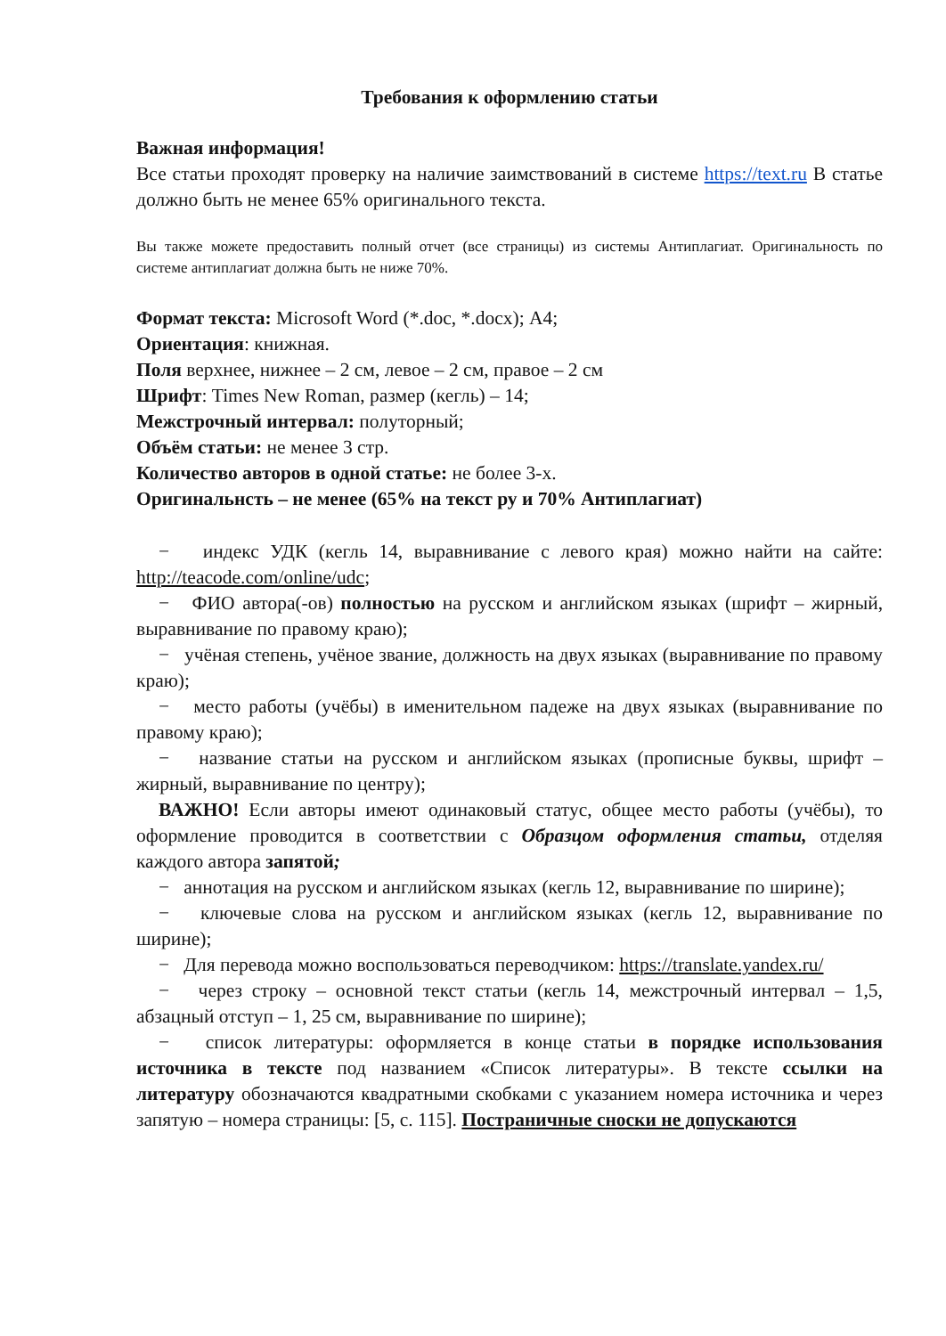Требования к оформлению статьи
Важная информация!
Все статьи проходят проверку на наличие заимствований в системе https://text.ru В статье должно быть не менее 65% оригинального текста.
Вы также можете предоставить полный отчет (все страницы) из системы Антиплагиат. Оригинальность по системе антиплагиат должна быть не ниже 70%.
Формат текста: Microsoft Word (*.doc, *.docx); А4;
Ориентация: книжная.
Поля верхнее, нижнее – 2 см, левое – 2 см, правое – 2 см
Шрифт: Times New Roman, размер (кегль) – 14;
Межстрочный интервал: полуторный;
Объём статьи: не менее 3 стр.
Количество авторов в одной статье: не более 3-х.
Оригинальнсть – не менее (65% на текст ру и 70% Антиплагиат)
− индекс УДК (кегль 14, выравнивание с левого края) можно найти на сайте: http://teacode.com/online/udc;
− ФИО автора(-ов) полностью на русском и английском языках (шрифт – жирный, выравнивание по правому краю);
− учёная степень, учёное звание, должность на двух языках (выравнивание по правому краю);
− место работы (учёбы) в именительном падеже на двух языках (выравнивание по правому краю);
− название статьи на русском и английском языках (прописные буквы, шрифт – жирный, выравнивание по центру);
ВАЖНО! Если авторы имеют одинаковый статус, общее место работы (учёбы), то оформление проводится в соответствии с Образцом оформления статьи, отделяя каждого автора запятой;
− аннотация на русском и английском языках (кегль 12, выравнивание по ширине);
− ключевые слова на русском и английском языках (кегль 12, выравнивание по ширине);
− Для перевода можно воспользоваться переводчиком: https://translate.yandex.ru/
− через строку – основной текст статьи (кегль 14, межстрочный интервал – 1,5, абзацный отступ – 1, 25 см, выравнивание по ширине);
− список литературы: оформляется в конце статьи в порядке использования источника в тексте под названием «Список литературы». В тексте ссылки на литературу обозначаются квадратными скобками с указанием номера источника и через запятую – номера страницы: [5, с. 115]. Постраничные сноски не допускаются